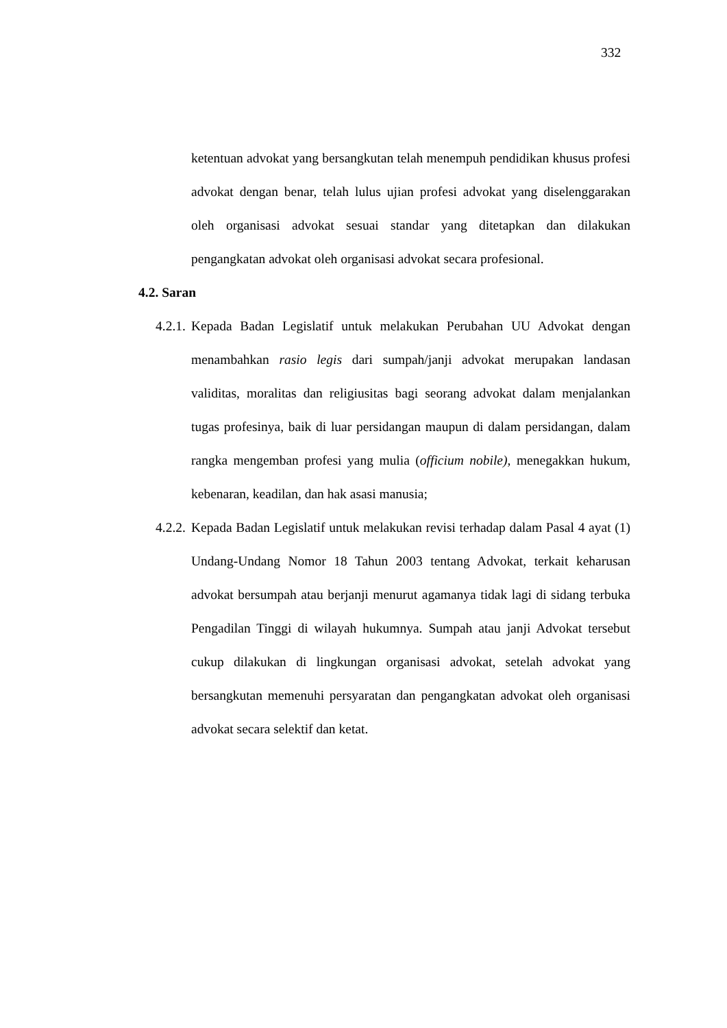332
ketentuan advokat yang bersangkutan telah menempuh pendidikan khusus profesi advokat dengan benar, telah lulus ujian profesi advokat yang diselenggarakan oleh organisasi advokat sesuai standar yang ditetapkan dan dilakukan pengangkatan advokat oleh organisasi advokat secara profesional.
4.2. Saran
4.2.1.
Kepada Badan Legislatif untuk melakukan Perubahan UU Advokat dengan menambahkan rasio legis dari sumpah/janji advokat merupakan landasan validitas, moralitas dan religiusitas bagi seorang advokat dalam menjalankan tugas profesinya, baik di luar persidangan maupun di dalam persidangan, dalam rangka mengemban profesi yang mulia (officium nobile), menegakkan hukum, kebenaran, keadilan, dan hak asasi manusia;
4.2.2.
Kepada Badan Legislatif untuk melakukan revisi terhadap dalam Pasal 4 ayat (1) Undang-Undang Nomor 18 Tahun 2003 tentang Advokat, terkait keharusan advokat bersumpah atau berjanji menurut agamanya tidak lagi di sidang terbuka Pengadilan Tinggi di wilayah hukumnya. Sumpah atau janji Advokat tersebut cukup dilakukan di lingkungan organisasi advokat, setelah advokat yang bersangkutan memenuhi persyaratan dan pengangkatan advokat oleh organisasi advokat secara selektif dan ketat.